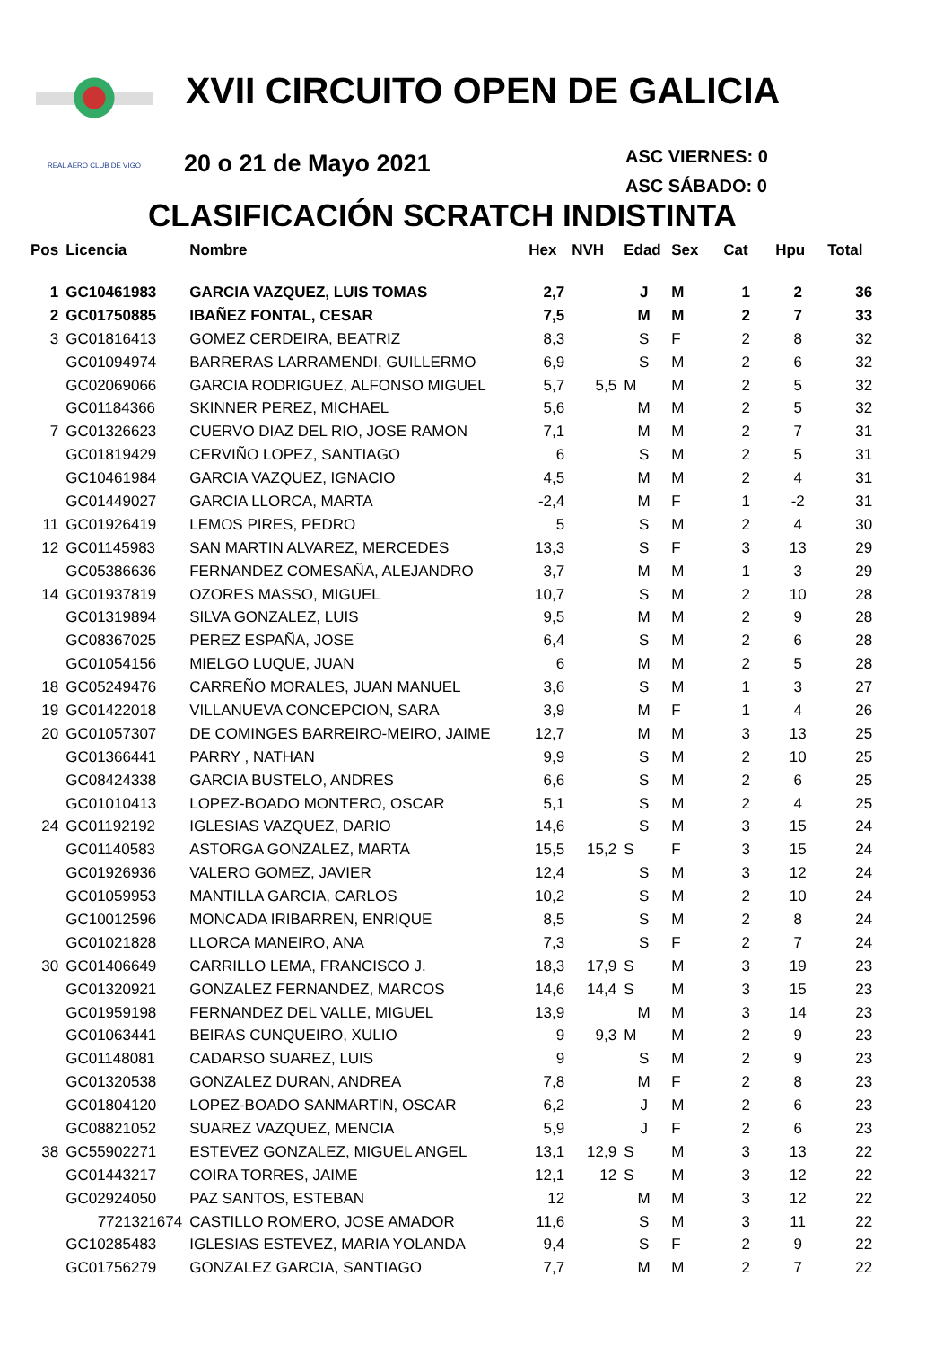REAL AERO CLUB DE VIGO
XVII CIRCUITO OPEN DE GALICIA
20 o 21 de Mayo 2021
ASC VIERNES: 0
ASC SÁBADO: 0
CLASIFICACIÓN SCRATCH INDISTINTA
| Pos | Licencia | Nombre | Hex | NVH | Edad | Sex | Cat | Hpu | Total |
| --- | --- | --- | --- | --- | --- | --- | --- | --- | --- |
| 1 | GC10461983 | GARCIA VAZQUEZ, LUIS TOMAS | 2,7 | | J | M | 1 | 2 | 36 |
| 2 | GC01750885 | IBAÑEZ FONTAL, CESAR | 7,5 | | M | M | 2 | 7 | 33 |
| 3 | GC01816413 | GOMEZ CERDEIRA, BEATRIZ | 8,3 | | S | F | 2 | 8 | 32 |
| | GC01094974 | BARRERAS LARRAMENDI, GUILLERMO | 6,9 | | S | M | 2 | 6 | 32 |
| | GC02069066 | GARCIA RODRIGUEZ, ALFONSO MIGUEL | 5,7 | 5,5 | M | M | 2 | 5 | 32 |
| | GC01184366 | SKINNER PEREZ, MICHAEL | 5,6 | | M | M | 2 | 5 | 32 |
| 7 | GC01326623 | CUERVO DIAZ DEL RIO, JOSE RAMON | 7,1 | | M | M | 2 | 7 | 31 |
| | GC01819429 | CERVIÑO LOPEZ, SANTIAGO | 6 | | S | M | 2 | 5 | 31 |
| | GC10461984 | GARCIA VAZQUEZ, IGNACIO | 4,5 | | M | M | 2 | 4 | 31 |
| | GC01449027 | GARCIA LLORCA, MARTA | -2,4 | | M | F | 1 | -2 | 31 |
| 11 | GC01926419 | LEMOS PIRES, PEDRO | 5 | | S | M | 2 | 4 | 30 |
| 12 | GC01145983 | SAN MARTIN ALVAREZ, MERCEDES | 13,3 | | S | F | 3 | 13 | 29 |
| | GC05386636 | FERNANDEZ COMESAÑA, ALEJANDRO | 3,7 | | M | M | 1 | 3 | 29 |
| 14 | GC01937819 | OZORES MASSO, MIGUEL | 10,7 | | S | M | 2 | 10 | 28 |
| | GC01319894 | SILVA GONZALEZ, LUIS | 9,5 | | M | M | 2 | 9 | 28 |
| | GC08367025 | PEREZ ESPAÑA, JOSE | 6,4 | | S | M | 2 | 6 | 28 |
| | GC01054156 | MIELGO LUQUE, JUAN | 6 | | M | M | 2 | 5 | 28 |
| 18 | GC05249476 | CARREÑO MORALES, JUAN MANUEL | 3,6 | | S | M | 1 | 3 | 27 |
| 19 | GC01422018 | VILLANUEVA CONCEPCION, SARA | 3,9 | | M | F | 1 | 4 | 26 |
| 20 | GC01057307 | DE COMINGES BARREIRO-MEIRO, JAIME | 12,7 | | M | M | 3 | 13 | 25 |
| | GC01366441 | PARRY , NATHAN | 9,9 | | S | M | 2 | 10 | 25 |
| | GC08424338 | GARCIA BUSTELO, ANDRES | 6,6 | | S | M | 2 | 6 | 25 |
| | GC01010413 | LOPEZ-BOADO MONTERO, OSCAR | 5,1 | | S | M | 2 | 4 | 25 |
| 24 | GC01192192 | IGLESIAS VAZQUEZ, DARIO | 14,6 | | S | M | 3 | 15 | 24 |
| | GC01140583 | ASTORGA GONZALEZ, MARTA | 15,5 | 15,2 | S | F | 3 | 15 | 24 |
| | GC01926936 | VALERO GOMEZ, JAVIER | 12,4 | | S | M | 3 | 12 | 24 |
| | GC01059953 | MANTILLA GARCIA, CARLOS | 10,2 | | S | M | 2 | 10 | 24 |
| | GC10012596 | MONCADA IRIBARREN, ENRIQUE | 8,5 | | S | M | 2 | 8 | 24 |
| | GC01021828 | LLORCA MANEIRO, ANA | 7,3 | | S | F | 2 | 7 | 24 |
| 30 | GC01406649 | CARRILLO LEMA, FRANCISCO J. | 18,3 | 17,9 | S | M | 3 | 19 | 23 |
| | GC01320921 | GONZALEZ FERNANDEZ, MARCOS | 14,6 | 14,4 | S | M | 3 | 15 | 23 |
| | GC01959198 | FERNANDEZ DEL VALLE, MIGUEL | 13,9 | | M | M | 3 | 14 | 23 |
| | GC01063441 | BEIRAS CUNQUEIRO, XULIO | 9 | 9,3 | M | M | 2 | 9 | 23 |
| | GC01148081 | CADARSO SUAREZ, LUIS | 9 | | S | M | 2 | 9 | 23 |
| | GC01320538 | GONZALEZ DURAN, ANDREA | 7,8 | | M | F | 2 | 8 | 23 |
| | GC01804120 | LOPEZ-BOADO SANMARTIN, OSCAR | 6,2 | | J | M | 2 | 6 | 23 |
| | GC08821052 | SUAREZ VAZQUEZ, MENCIA | 5,9 | | J | F | 2 | 6 | 23 |
| 38 | GC55902271 | ESTEVEZ GONZALEZ, MIGUEL ANGEL | 13,1 | 12,9 | S | M | 3 | 13 | 22 |
| | GC01443217 | COIRA TORRES, JAIME | 12,1 | 12 | S | M | 3 | 12 | 22 |
| | GC02924050 | PAZ SANTOS, ESTEBAN | 12 | | M | M | 3 | 12 | 22 |
| | 7721321674 | CASTILLO ROMERO, JOSE AMADOR | 11,6 | | S | M | 3 | 11 | 22 |
| | GC10285483 | IGLESIAS ESTEVEZ, MARIA YOLANDA | 9,4 | | S | F | 2 | 9 | 22 |
| | GC01756279 | GONZALEZ GARCIA, SANTIAGO | 7,7 | | M | M | 2 | 7 | 22 |